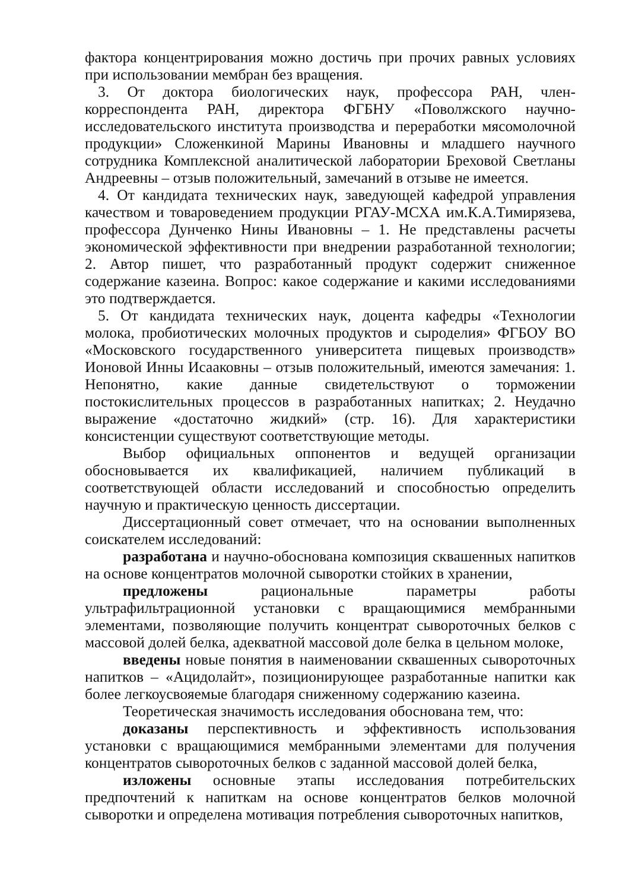фактора концентрирования можно достичь при прочих равных условиях при использовании мембран без вращения.
3. От доктора биологических наук, профессора РАН, член-корреспондента РАН, директора ФГБНУ «Поволжского научно-исследовательского института производства и переработки мясомолочной продукции» Сложенкиной Марины Ивановны и младшего научного сотрудника Комплексной аналитической лаборатории Бреховой Светланы Андреевны – отзыв положительный, замечаний в отзыве не имеется.
4. От кандидата технических наук, заведующей кафедрой управления качеством и товароведением продукции РГАУ-МСХА им.К.А.Тимирязева, профессора Дунченко Нины Ивановны – 1. Не представлены расчеты экономической эффективности при внедрении разработанной технологии; 2. Автор пишет, что разработанный продукт содержит сниженное содержание казеина. Вопрос: какое содержание и какими исследованиями это подтверждается.
5. От кандидата технических наук, доцента кафедры «Технологии молока, пробиотических молочных продуктов и сыроделия» ФГБОУ ВО «Московского государственного университета пищевых производств» Ионовой Инны Исааковны – отзыв положительный, имеются замечания: 1. Непонятно, какие данные свидетельствуют о торможении постокислительных процессов в разработанных напитках; 2. Неудачно выражение «достаточно жидкий» (стр. 16). Для характеристики консистенции существуют соответствующие методы.
Выбор официальных оппонентов и ведущей организации обосновывается их квалификацией, наличием публикаций в соответствующей области исследований и способностью определить научную и практическую ценность диссертации.
Диссертационный совет отмечает, что на основании выполненных соискателем исследований:
разработана и научно-обоснована композиция сквашенных напитков на основе концентратов молочной сыворотки стойких в хранении,
предложены рациональные параметры работы ультрафильтрационной установки с вращающимися мембранными элементами, позволяющие получить концентрат сывороточных белков с массовой долей белка, адекватной массовой доле белка в цельном молоке,
введены новые понятия в наименовании сквашенных сывороточных напитков – «Ацидолайт», позиционирующее разработанные напитки как более легкоусвояемые благодаря сниженному содержанию казеина.
Теоретическая значимость исследования обоснована тем, что:
доказаны перспективность и эффективность использования установки с вращающимися мембранными элементами для получения концентратов сывороточных белков с заданной массовой долей белка,
изложены основные этапы исследования потребительских предпочтений к напиткам на основе концентратов белков молочной сыворотки и определена мотивация потребления сывороточных напитков,